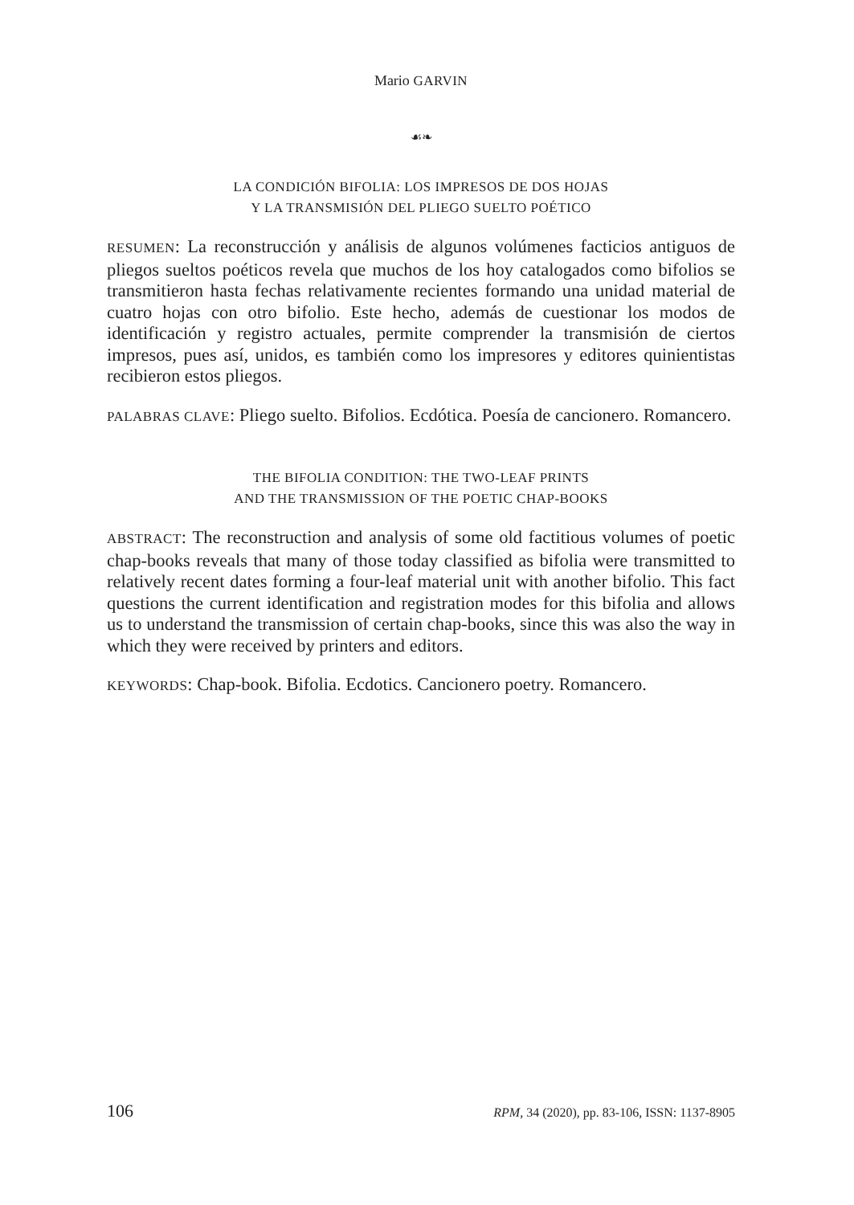Mario GARVIN
☙❧
LA CONDICIÓN BIFOLIA: LOS IMPRESOS DE DOS HOJAS
Y LA TRANSMISIÓN DEL PLIEGO SUELTO POÉTICO
RESUMEN: La reconstrucción y análisis de algunos volúmenes facticios antiguos de pliegos sueltos poéticos revela que muchos de los hoy catalogados como bifolios se transmitieron hasta fechas relativamente recientes formando una unidad material de cuatro hojas con otro bifolio. Este hecho, además de cuestionar los modos de identificación y registro actuales, permite comprender la transmisión de ciertos impresos, pues así, unidos, es también como los impresores y editores quinientistas recibieron estos pliegos.
PALABRAS CLAVE: Pliego suelto. Bifolios. Ecdótica. Poesía de cancionero. Romancero.
THE BIFOLIA CONDITION: THE TWO-LEAF PRINTS
AND THE TRANSMISSION OF THE POETIC CHAP-BOOKS
ABSTRACT: The reconstruction and analysis of some old factitious volumes of poetic chap-books reveals that many of those today classified as bifolia were transmitted to relatively recent dates forming a four-leaf material unit with another bifolio. This fact questions the current identification and registration modes for this bifolia and allows us to understand the transmission of certain chap-books, since this was also the way in which they were received by printers and editors.
KEYWORDS: Chap-book. Bifolia. Ecdotics. Cancionero poetry. Romancero.
106 RPM, 34 (2020), pp. 83-106, ISSN: 1137-8905